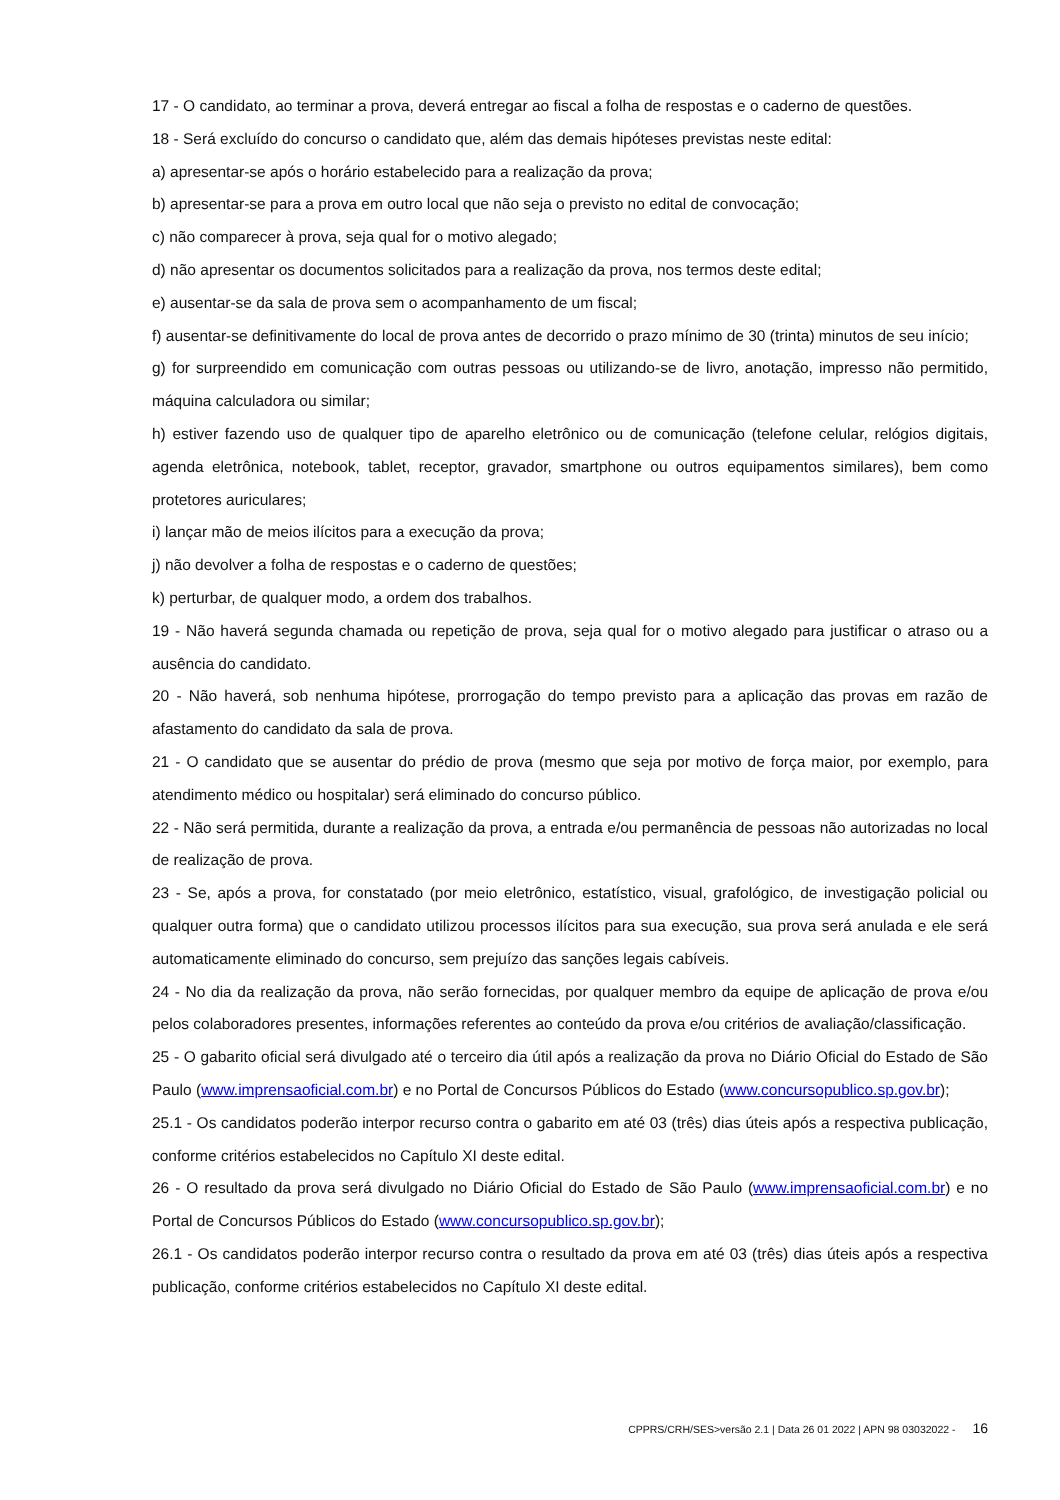17 - O candidato, ao terminar a prova, deverá entregar ao fiscal a folha de respostas e o caderno de questões.
18 - Será excluído do concurso o candidato que, além das demais hipóteses previstas neste edital:
a) apresentar-se após o horário estabelecido para a realização da prova;
b) apresentar-se para a prova em outro local que não seja o previsto no edital de convocação;
c) não comparecer à prova, seja qual for o motivo alegado;
d) não apresentar os documentos solicitados para a realização da prova, nos termos deste edital;
e) ausentar-se da sala de prova sem o acompanhamento de um fiscal;
f) ausentar-se definitivamente do local de prova antes de decorrido o prazo mínimo de 30 (trinta) minutos de seu início;
g) for surpreendido em comunicação com outras pessoas ou utilizando-se de livro, anotação, impresso não permitido, máquina calculadora ou similar;
h) estiver fazendo uso de qualquer tipo de aparelho eletrônico ou de comunicação (telefone celular, relógios digitais, agenda eletrônica, notebook, tablet, receptor, gravador, smartphone ou outros equipamentos similares), bem como protetores auriculares;
i) lançar mão de meios ilícitos para a execução da prova;
j) não devolver a folha de respostas e o caderno de questões;
k) perturbar, de qualquer modo, a ordem dos trabalhos.
19 - Não haverá segunda chamada ou repetição de prova, seja qual for o motivo alegado para justificar o atraso ou a ausência do candidato.
20 - Não haverá, sob nenhuma hipótese, prorrogação do tempo previsto para a aplicação das provas em razão de afastamento do candidato da sala de prova.
21 - O candidato que se ausentar do prédio de prova (mesmo que seja por motivo de força maior, por exemplo, para atendimento médico ou hospitalar) será eliminado do concurso público.
22 - Não será permitida, durante a realização da prova, a entrada e/ou permanência de pessoas não autorizadas no local de realização de prova.
23 - Se, após a prova, for constatado (por meio eletrônico, estatístico, visual, grafológico, de investigação policial ou qualquer outra forma) que o candidato utilizou processos ilícitos para sua execução, sua prova será anulada e ele será automaticamente eliminado do concurso, sem prejuízo das sanções legais cabíveis.
24 - No dia da realização da prova, não serão fornecidas, por qualquer membro da equipe de aplicação de prova e/ou pelos colaboradores presentes, informações referentes ao conteúdo da prova e/ou critérios de avaliação/classificação.
25 - O gabarito oficial será divulgado até o terceiro dia útil após a realização da prova no Diário Oficial do Estado de São Paulo (www.imprensaoficial.com.br) e no Portal de Concursos Públicos do Estado (www.concursopublico.sp.gov.br);
25.1 - Os candidatos poderão interpor recurso contra o gabarito em até 03 (três) dias úteis após a respectiva publicação, conforme critérios estabelecidos no Capítulo XI deste edital.
26 - O resultado da prova será divulgado no Diário Oficial do Estado de São Paulo (www.imprensaoficial.com.br) e no Portal de Concursos Públicos do Estado (www.concursopublico.sp.gov.br);
26.1 - Os candidatos poderão interpor recurso contra o resultado da prova em até 03 (três) dias úteis após a respectiva publicação, conforme critérios estabelecidos no Capítulo XI deste edital.
CPPRS/CRH/SES>versão 2.1 | Data 26 01 2022 | APN 98 03032022 - 16